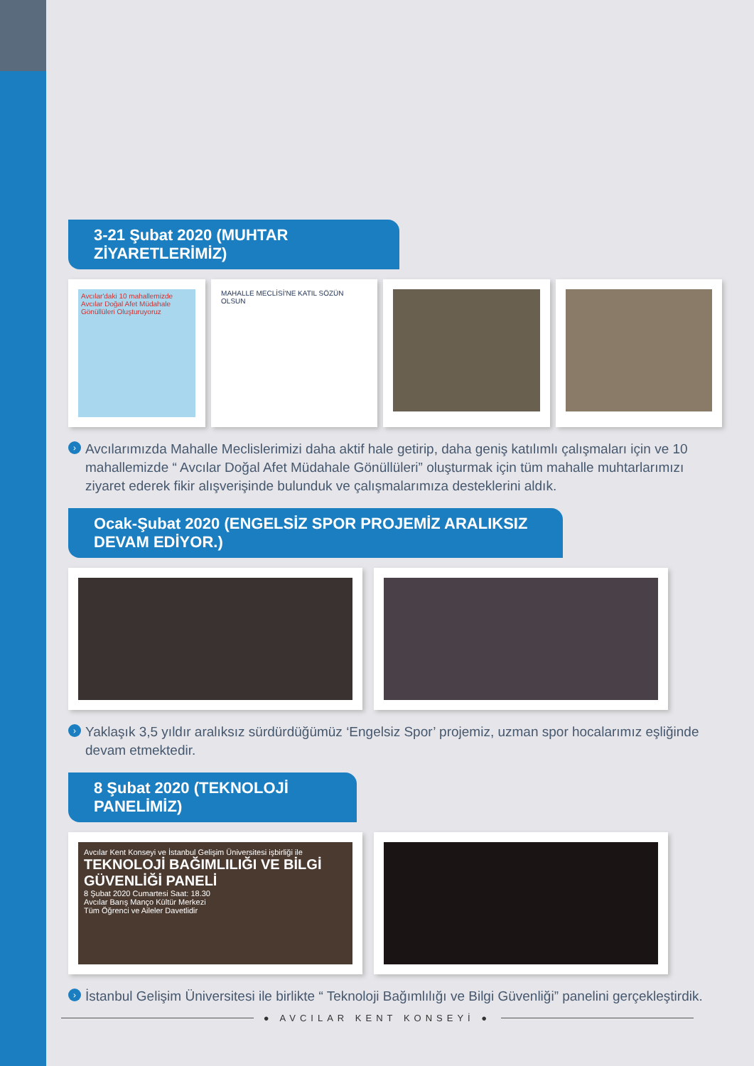3-21 Şubat 2020 (MUHTAR ZİYARETLERİMİZ)
Avcılar'daki 10 mahallemizde Avcılar Doğal Afet Müdahale Gönüllüleri Oluşturuyoruz
MAHALLE MECLİSİ'NE KATIL SÖZÜN OLSUN
› Avcılarımızda Mahalle Meclislerimizi daha aktif hale getirip, daha geniş katılımlı çalışmaları için ve 10 mahallemizde “ Avcılar Doğal Afet Müdahale Gönüllüleri” oluşturmak için tüm mahalle muhtarlarımızı ziyaret ederek fikir alışverişinde bulunduk ve çalışmalarımıza desteklerini aldık.
Ocak-Şubat 2020 (ENGELSİZ SPOR PROJEMİZ ARALIKSIZ DEVAM EDİYOR.)
› Yaklaşık 3,5 yıldır aralıksız sürdürdüğümüz ‘Engelsiz Spor’ projemiz, uzman spor hocalarımız eşliğinde devam etmektedir.
8 Şubat 2020 (TEKNOLOJİ PANELİMİZ)
Avcılar Kent Konseyi ve İstanbul Gelişim Üniversitesi işbirliği ile
TEKNOLOJİ BAĞIMLILIĞI VE BİLGİ GÜVENLİĞİ PANELİ
8 Şubat 2020 Cumartesi Saat: 18.30
Avcılar Barış Manço Kültür Merkezi
Tüm Öğrenci ve Aileler Davetlidir
› İstanbul Gelişim Üniversitesi ile birlikte “ Teknoloji Bağımlılığı ve Bilgi Güvenliği” panelini gerçekleştirdik.
● AVCILAR KENT KONSEYİ ●